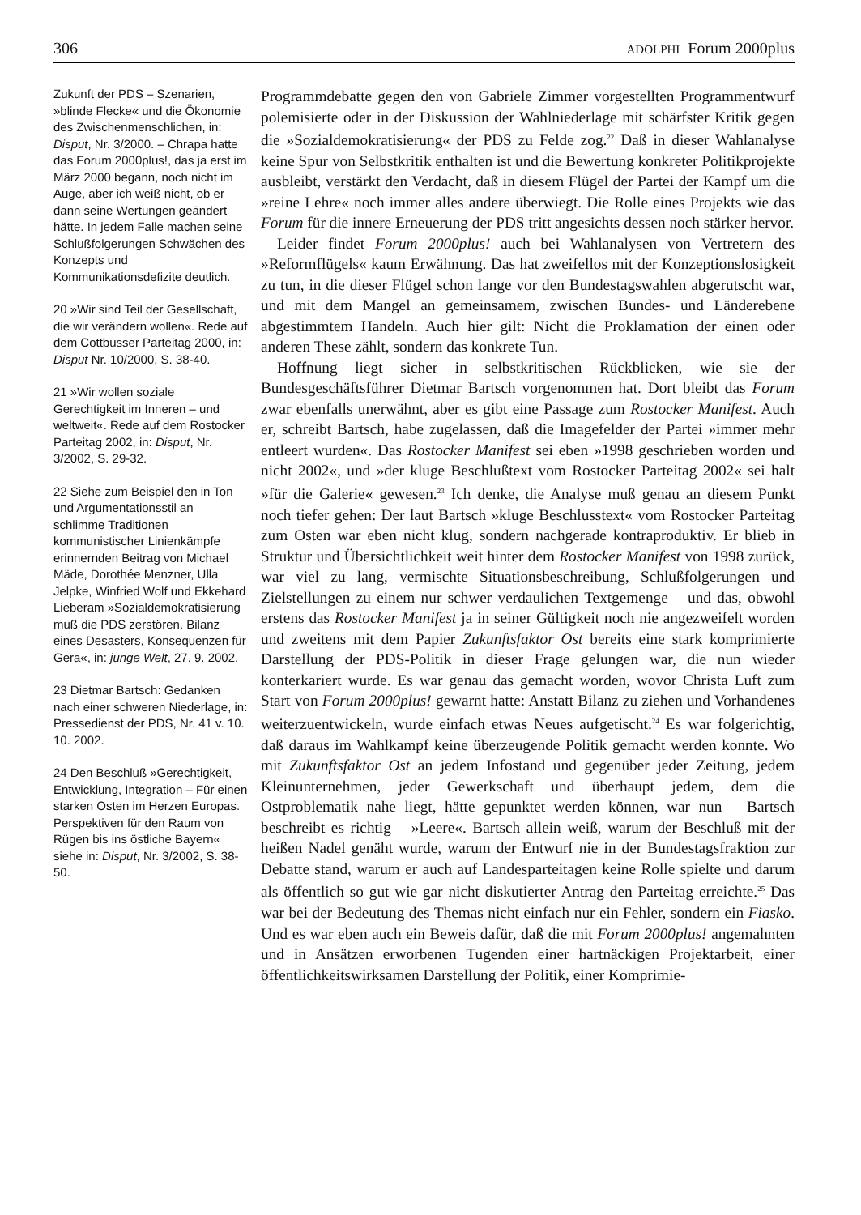306 ADOLPHI Forum 2000plus
Zukunft der PDS – Szenarien, »blinde Flecke« und die Ökonomie des Zwischenmenschlichen, in: Disput, Nr. 3/2000. – Chrapa hatte das Forum 2000plus!, das ja erst im März 2000 begann, noch nicht im Auge, aber ich weiß nicht, ob er dann seine Wertungen geändert hätte. In jedem Falle machen seine Schlußfolgerungen Schwächen des Konzepts und Kommunikationsdefizite deutlich.
20 »Wir sind Teil der Gesellschaft, die wir verändern wollen«. Rede auf dem Cottbusser Parteitag 2000, in: Disput Nr. 10/2000, S. 38-40.
21 »Wir wollen soziale Gerechtigkeit im Inneren – und weltweit«. Rede auf dem Rostocker Parteitag 2002, in: Disput, Nr. 3/2002, S. 29-32.
22 Siehe zum Beispiel den in Ton und Argumentationsstil an schlimme Traditionen kommunistischer Linienkämpfe erinnernden Beitrag von Michael Mäde, Dorothée Menzner, Ulla Jelpke, Winfried Wolf und Ekkehard Lieberam »Sozialdemokratisierung muß die PDS zerstören. Bilanz eines Desasters, Konsequenzen für Gera«, in: junge Welt, 27. 9. 2002.
23 Dietmar Bartsch: Gedanken nach einer schweren Niederlage, in: Pressedienst der PDS, Nr. 41 v. 10. 10. 2002.
24 Den Beschluß »Gerechtigkeit, Entwicklung, Integration – Für einen starken Osten im Herzen Europas. Perspektiven für den Raum von Rügen bis ins östliche Bayern« siehe in: Disput, Nr. 3/2002, S. 38-50.
Programmdebatte gegen den von Gabriele Zimmer vorgestellten Programmentwurf polemisierte oder in der Diskussion der Wahlniederlage mit schärfster Kritik gegen die »Sozialdemokratisierung« der PDS zu Felde zog.<sup>22</sup> Daß in dieser Wahlanalyse keine Spur von Selbstkritik enthalten ist und die Bewertung konkreter Politikprojekte ausbleibt, verstärkt den Verdacht, daß in diesem Flügel der Partei der Kampf um die »reine Lehre« noch immer alles andere überwiegt. Die Rolle eines Projekts wie das Forum für die innere Erneuerung der PDS tritt angesichts dessen noch stärker hervor.
Leider findet Forum 2000plus! auch bei Wahlanalysen von Vertretern des »Reformflügels« kaum Erwähnung. Das hat zweifellos mit der Konzeptionslosigkeit zu tun, in die dieser Flügel schon lange vor den Bundestagswahlen abgerutscht war, und mit dem Mangel an gemeinsamem, zwischen Bundes- und Länderebene abgestimmtem Handeln. Auch hier gilt: Nicht die Proklamation der einen oder anderen These zählt, sondern das konkrete Tun.
Hoffnung liegt sicher in selbstkritischen Rückblicken, wie sie der Bundesgeschäftsführer Dietmar Bartsch vorgenommen hat. Dort bleibt das Forum zwar ebenfalls unerwähnt, aber es gibt eine Passage zum Rostocker Manifest. Auch er, schreibt Bartsch, habe zugelassen, daß die Imagefelder der Partei »immer mehr entleert wurden«. Das Rostocker Manifest sei eben »1998 geschrieben worden und nicht 2002«, und »der kluge Beschlußtext vom Rostocker Parteitag 2002« sei halt »für die Galerie« gewesen.<sup>23</sup> Ich denke, die Analyse muß genau an diesem Punkt noch tiefer gehen: Der laut Bartsch »kluge Beschlusstext« vom Rostocker Parteitag zum Osten war eben nicht klug, sondern nachgerade kontraproduktiv. Er blieb in Struktur und Übersichtlichkeit weit hinter dem Rostocker Manifest von 1998 zurück, war viel zu lang, vermischte Situationsbeschreibung, Schlußfolgerungen und Zielstellungen zu einem nur schwer verdaulichen Textgemenge – und das, obwohl erstens das Rostocker Manifest ja in seiner Gültigkeit noch nie angezweifelt worden und zweitens mit dem Papier Zukunftsfaktor Ost bereits eine stark komprimierte Darstellung der PDS-Politik in dieser Frage gelungen war, die nun wieder konterkariert wurde. Es war genau das gemacht worden, wovor Christa Luft zum Start von Forum 2000plus! gewarnt hatte: Anstatt Bilanz zu ziehen und Vorhandenes weiterzuentwickeln, wurde einfach etwas Neues aufgetischt.<sup>24</sup> Es war folgerichtig, daß daraus im Wahlkampf keine überzeugende Politik gemacht werden konnte. Wo mit Zukunftsfaktor Ost an jedem Infostand und gegenüber jeder Zeitung, jedem Kleinunternehmen, jeder Gewerkschaft und überhaupt jedem, dem die Ostproblematik nahe liegt, hätte gepunktet werden können, war nun – Bartsch beschreibt es richtig – »Leere«. Bartsch allein weiß, warum der Beschluß mit der heißen Nadel genäht wurde, warum der Entwurf nie in der Bundestagsfraktion zur Debatte stand, warum er auch auf Landesparteitagen keine Rolle spielte und darum als öffentlich so gut wie gar nicht diskutierter Antrag den Parteitag erreichte.<sup>25</sup> Das war bei der Bedeutung des Themas nicht einfach nur ein Fehler, sondern ein Fiasko. Und es war eben auch ein Beweis dafür, daß die mit Forum 2000plus! angemahnten und in Ansätzen erworbenen Tugenden einer hartnäckigen Projektarbeit, einer öffentlichkeitswirksamen Darstellung der Politik, einer Komprimie-